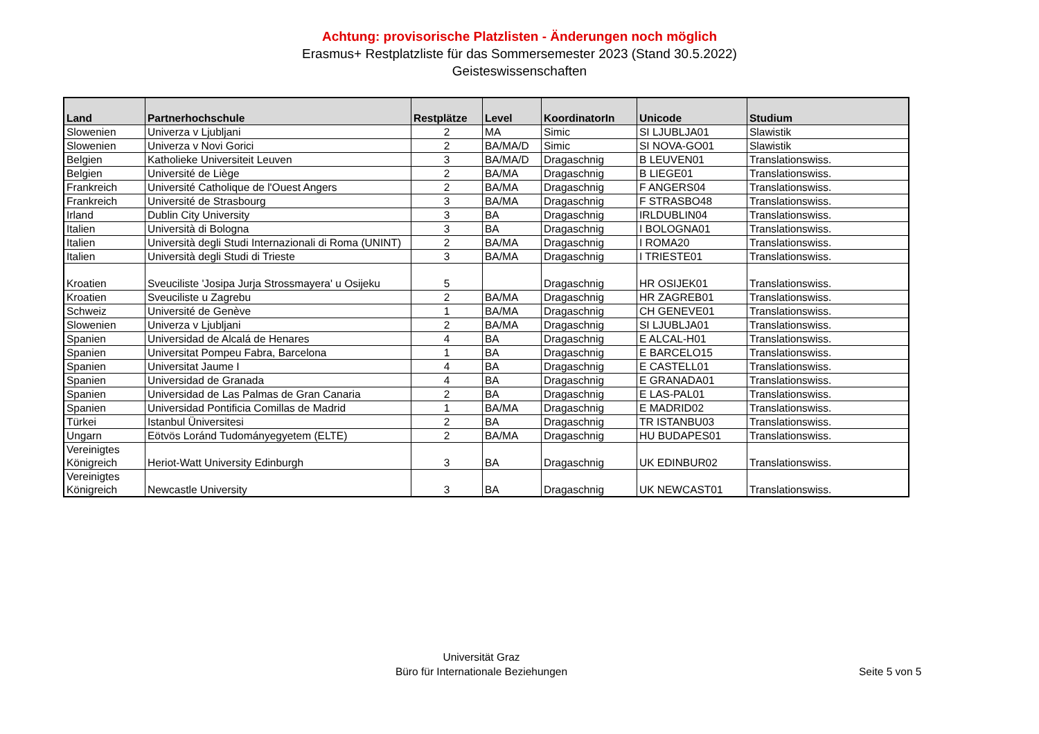Achtung: provisorische Platzlisten - Änderungen noch möglich
Erasmus+ Restplatzliste für das Sommersemester 2023 (Stand 30.5.2022)
Geisteswissenschaften
| Land | Partnerhochschule | Restplätze | Level | KoordinatorIn | Unicode | Studium |
| --- | --- | --- | --- | --- | --- | --- |
| Slowenien | Univerza v Ljubljani | 2 | MA | Simic | SI LJUBLJA01 | Slawistik |
| Slowenien | Univerza v Novi Gorici | 2 | BA/MA/D | Simic | SI NOVA-GO01 | Slawistik |
| Belgien | Katholieke Universiteit Leuven | 3 | BA/MA/D | Dragaschnig | B LEUVEN01 | Translationswiss. |
| Belgien | Université de Liège | 2 | BA/MA | Dragaschnig | B LIEGE01 | Translationswiss. |
| Frankreich | Université Catholique de l'Ouest Angers | 2 | BA/MA | Dragaschnig | F ANGERS04 | Translationswiss. |
| Frankreich | Université de Strasbourg | 3 | BA/MA | Dragaschnig | F STRASBO48 | Translationswiss. |
| Irland | Dublin City University | 3 | BA | Dragaschnig | IRLDUBLIN04 | Translationswiss. |
| Italien | Università di Bologna | 3 | BA | Dragaschnig | I BOLOGNA01 | Translationswiss. |
| Italien | Università degli Studi Internazionali di Roma (UNINT) | 2 | BA/MA | Dragaschnig | I ROMA20 | Translationswiss. |
| Italien | Università degli Studi di Trieste | 3 | BA/MA | Dragaschnig | I TRIESTE01 | Translationswiss. |
| Kroatien | Sveuciliste 'Josipa Jurja Strossmayera' u Osijeku | 5 | | Dragaschnig | HR OSIJEK01 | Translationswiss. |
| Kroatien | Sveuciliste u Zagrebu | 2 | BA/MA | Dragaschnig | HR ZAGREB01 | Translationswiss. |
| Schweiz | Université de Genève | 1 | BA/MA | Dragaschnig | CH GENEVE01 | Translationswiss. |
| Slowenien | Univerza v Ljubljani | 2 | BA/MA | Dragaschnig | SI LJUBLJA01 | Translationswiss. |
| Spanien | Universidad de Alcalá de Henares | 4 | BA | Dragaschnig | E ALCAL-H01 | Translationswiss. |
| Spanien | Universitat Pompeu Fabra, Barcelona | 1 | BA | Dragaschnig | E BARCELO15 | Translationswiss. |
| Spanien | Universitat Jaume I | 4 | BA | Dragaschnig | E CASTELL01 | Translationswiss. |
| Spanien | Universidad de Granada | 4 | BA | Dragaschnig | E GRANADA01 | Translationswiss. |
| Spanien | Universidad de Las Palmas de Gran Canaria | 2 | BA | Dragaschnig | E LAS-PAL01 | Translationswiss. |
| Spanien | Universidad Pontificia Comillas de Madrid | 1 | BA/MA | Dragaschnig | E MADRID02 | Translationswiss. |
| Türkei | Istanbul Üniversitesi | 2 | BA | Dragaschnig | TR ISTANBU03 | Translationswiss. |
| Ungarn | Eötvös Loránd Tudományegyetem (ELTE) | 2 | BA/MA | Dragaschnig | HU BUDAPES01 | Translationswiss. |
| Vereinigtes Königreich | Heriot-Watt University Edinburgh | 3 | BA | Dragaschnig | UK EDINBUR02 | Translationswiss. |
| Vereinigtes Königreich | Newcastle University | 3 | BA | Dragaschnig | UK NEWCAST01 | Translationswiss. |
Universität Graz
Büro für Internationale Beziehungen
Seite 5 von 5